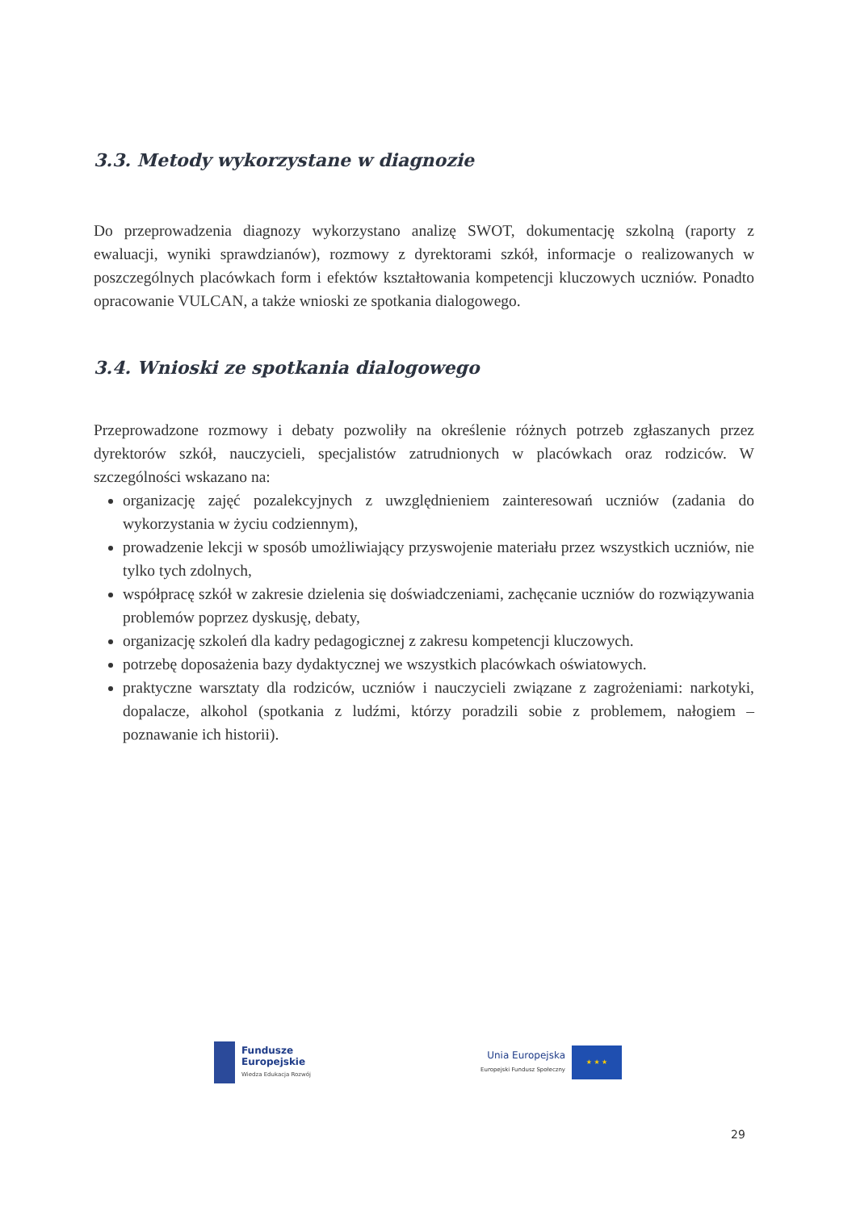3.3. Metody wykorzystane w diagnozie
Do przeprowadzenia diagnozy wykorzystano analizę SWOT, dokumentację szkolną (raporty z ewaluacji, wyniki sprawdzianów), rozmowy z dyrektorami szkół, informacje o realizowanych w poszczególnych placówkach form i efektów kształtowania kompetencji kluczowych uczniów. Ponadto opracowanie VULCAN, a także wnioski ze spotkania dialogowego.
3.4. Wnioski ze spotkania dialogowego
Przeprowadzone rozmowy i debaty pozwoliły na określenie różnych potrzeb zgłaszanych przez dyrektorów szkół, nauczycieli, specjalistów zatrudnionych w placówkach oraz rodziców. W szczególności wskazano na:
organizację zajęć pozalekcyjnych z uwzględnieniem zainteresowań uczniów (zadania do wykorzystania w życiu codziennym),
prowadzenie lekcji w sposób umożliwiający przyswojenie materiału przez wszystkich uczniów, nie tylko tych zdolnych,
współpracę szkół w zakresie dzielenia się doświadczeniami, zachęcanie uczniów do rozwiązywania problemów poprzez dyskusję, debaty,
organizację szkoleń dla kadry pedagogicznej z zakresu kompetencji kluczowych.
potrzebę doposażenia bazy dydaktycznej we wszystkich placówkach oświatowych.
praktyczne warsztaty dla rodziców, uczniów i nauczycieli związane z zagrożeniami: narkotyki, dopalacze, alkohol (spotkania z ludźmi, którzy poradzili sobie z problemem, nałogiem – poznawanie ich historii).
Fundusze
Europejskie
Wiedza Edukacja Rozwój
Unia Europejska
Europejski Fundusz Społeczny
★ ★ ★
29